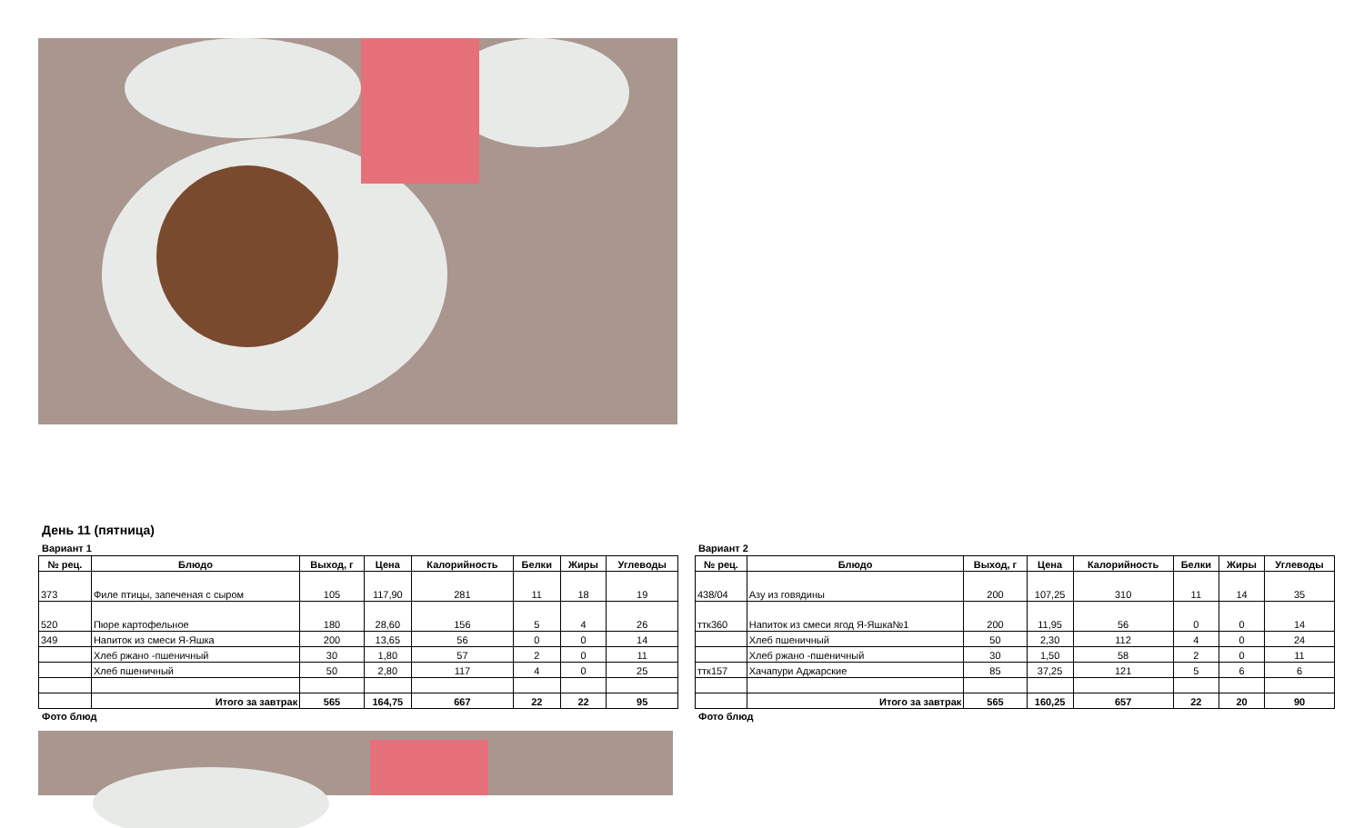День 11 (пятница)
Вариант 1
| № рец. | Блюдо | Выход, г | Цена | Калорийность | Белки | Жиры | Углеводы |
| --- | --- | --- | --- | --- | --- | --- | --- |
| 373 | Филе птицы, запеченая с сыром | 105 | 117,90 | 281 | 11 | 18 | 19 |
| 520 | Пюре картофельное | 180 | 28,60 | 156 | 5 | 4 | 26 |
| 349 | Напиток из смеси Я-Яшка | 200 | 13,65 | 56 | 0 | 0 | 14 |
| | Хлеб ржано -пшеничный | 30 | 1,80 | 57 | 2 | 0 | 11 |
| | Хлеб пшеничный | 50 | 2,80 | 117 | 4 | 0 | 25 |
| | Итого за завтрак | 565 | 164,75 | 667 | 22 | 22 | 95 |
Фото блюд
Вариант 2
| № рец. | Блюдо | Выход, г | Цена | Калорийность | Белки | Жиры | Углеводы |
| --- | --- | --- | --- | --- | --- | --- | --- |
| 438/04 | Азу из говядины | 200 | 107,25 | 310 | 11 | 14 | 35 |
| ттк360 | Напиток из смеси ягод Я-Яшка№1 | 200 | 11,95 | 56 | 0 | 0 | 14 |
| | Хлеб пшеничный | 50 | 2,30 | 112 | 4 | 0 | 24 |
| | Хлеб ржано -пшеничный | 30 | 1,50 | 58 | 2 | 0 | 11 |
| ттк157 | Хачапури Аджарские | 85 | 37,25 | 121 | 5 | 6 | 6 |
| | Итого за завтрак | 565 | 160,25 | 657 | 22 | 20 | 90 |
Фото блюд